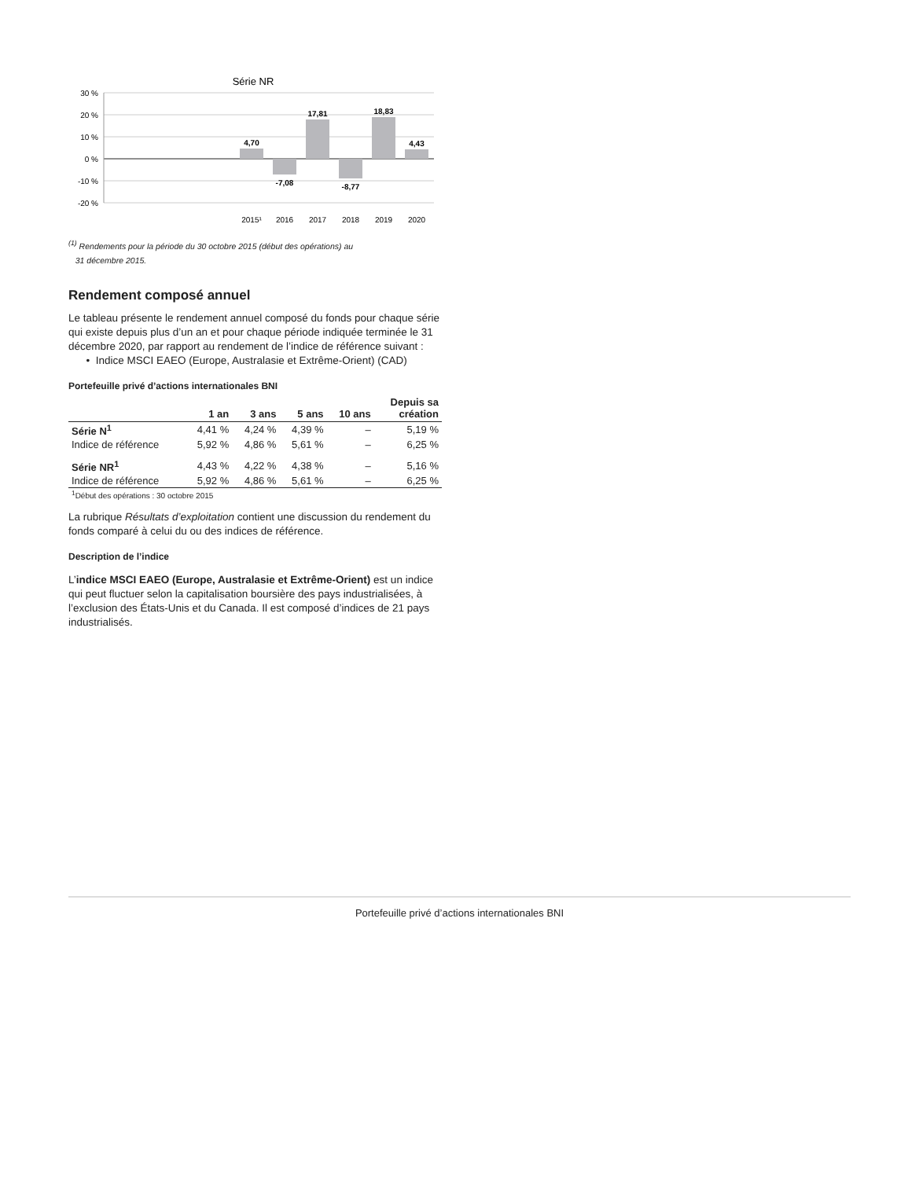Série NR
30 %
20 %
10 %
0 %
-10 %
-20 %
4,70
-7,08
17,81
-8,77
18,83
4,43
2015¹
2016
2017
2018
2019
2020
<sup>(1)</sup> Rendements pour la période du 30 octobre 2015 (début des opérations) au
31 décembre 2015.
Rendement composé annuel
Le tableau présente le rendement annuel composé du fonds pour chaque série qui existe depuis plus d’un an et pour chaque période indiquée terminée le 31 décembre 2020, par rapport au rendement de l’indice de référence suivant :
• Indice MSCI EAEO (Europe, Australasie et Extrême-Orient) (CAD)
Portefeuille privé d’actions internationales BNI
| | 1 an | 3 ans | 5 ans | 10 ans | Depuis sa création |
| --- | --- | --- | --- | --- | --- |
| Série N<sup>1</sup> | 4,41 % | 4,24 % | 4,39 % | – | 5,19 % |
| Indice de référence | 5,92 % | 4,86 % | 5,61 % | – | 6,25 % |
| Série NR<sup>1</sup> | 4,43 % | 4,22 % | 4,38 % | – | 5,16 % |
| Indice de référence | 5,92 % | 4,86 % | 5,61 % | – | 6,25 % |
| <sup>1</sup> Début des opérations : 30 octobre 2015 | | | | | |
La rubrique Résultats d’exploitation contient une discussion du rendement du fonds comparé à celui du ou des indices de référence.
Description de l’indice
L’indice MSCI EAEO (Europe, Australasie et Extrême-Orient) est un indice qui peut fluctuer selon la capitalisation boursière des pays industrialisées, à l’exclusion des États-Unis et du Canada. Il est composé d’indices de 21 pays industrialisés.
Portefeuille privé d’actions internationales BNI